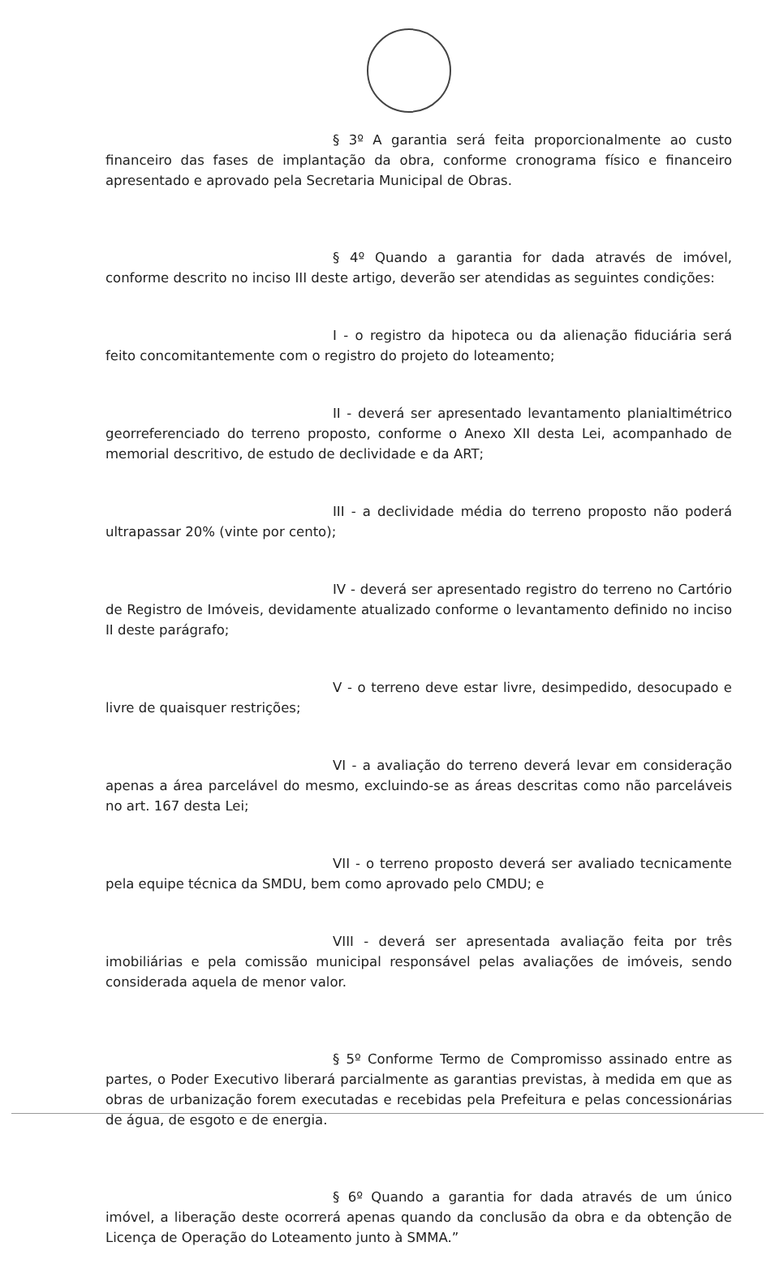§ 3º A garantia será feita proporcionalmente ao custo financeiro das fases de implantação da obra, conforme cronograma físico e financeiro apresentado e aprovado pela Secretaria Municipal de Obras.
§ 4º Quando a garantia for dada através de imóvel, conforme descrito no inciso III deste artigo, deverão ser atendidas as seguintes condições:
I - o registro da hipoteca ou da alienação fiduciária será feito concomitantemente com o registro do projeto do loteamento;
II - deverá ser apresentado levantamento planialtimétrico georreferenciado do terreno proposto, conforme o Anexo XII desta Lei, acompanhado de memorial descritivo, de estudo de declividade e da ART;
III - a declividade média do terreno proposto não poderá ultrapassar 20% (vinte por cento);
IV - deverá ser apresentado registro do terreno no Cartório de Registro de Imóveis, devidamente atualizado conforme o levantamento definido no inciso II deste parágrafo;
V - o terreno deve estar livre, desimpedido, desocupado e livre de quaisquer restrições;
VI - a avaliação do terreno deverá levar em consideração apenas a área parcelável do mesmo, excluindo-se as áreas descritas como não parceláveis no art. 167 desta Lei;
VII - o terreno proposto deverá ser avaliado tecnicamente pela equipe técnica da SMDU, bem como aprovado pelo CMDU; e
VIII - deverá ser apresentada avaliação feita por três imobiliárias e pela comissão municipal responsável pelas avaliações de imóveis, sendo considerada aquela de menor valor.
§ 5º Conforme Termo de Compromisso assinado entre as partes, o Poder Executivo liberará parcialmente as garantias previstas, à medida em que as obras de urbanização forem executadas e recebidas pela Prefeitura e pelas concessionárias de água, de esgoto e de energia.
§ 6º Quando a garantia for dada através de um único imóvel, a liberação deste ocorrerá apenas quando da conclusão da obra e da obtenção de Licença de Operação do Loteamento junto à SMMA.”